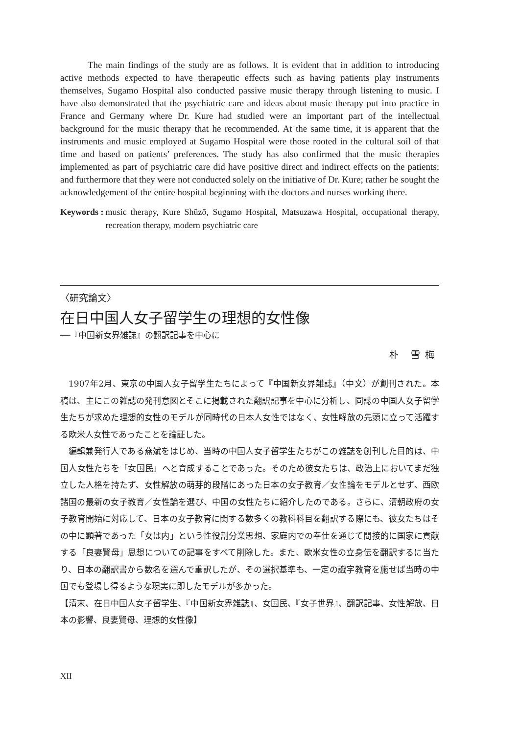The main findings of the study are as follows. It is evident that in addition to introducing active methods expected to have therapeutic effects such as having patients play instruments themselves, Sugamo Hospital also conducted passive music therapy through listening to music. I have also demonstrated that the psychiatric care and ideas about music therapy put into practice in France and Germany where Dr. Kure had studied were an important part of the intellectual background for the music therapy that he recommended. At the same time, it is apparent that the instruments and music employed at Sugamo Hospital were those rooted in the cultural soil of that time and based on patients’ preferences. The study has also confirmed that the music therapies implemented as part of psychiatric care did have positive direct and indirect effects on the patients; and furthermore that they were not conducted solely on the initiative of Dr. Kure; rather he sought the acknowledgement of the entire hospital beginning with the doctors and nurses working there.
Keywords : music therapy, Kure Shūzō, Sugamo Hospital, Matsuzawa Hospital, occupational therapy, recreation therapy, modern psychiatric care
〈研究論文〉
在日中国人女子留学生の理想的女性像
──『中国新女界雑誌』の翻訳記事を中心に
朴 雪梅
1907年2月、東京の中国人女子留学生たちによって『中国新女界雑誌』（中文）が創刊された。本稿は、主にこの雑誌の発刊意図とそこに掲載された翻訳記事を中心に分析し、同誌の中国人女子留学生たちが求めた理想的女性のモデルが同時代の日本人女性ではなく、女性解放の先頭に立って活躍する欧米人女性であったことを論証した。
編輯兼発行人である燕斌をはじめ、当時の中国人女子留学生たちがこの雑誌を創刊した目的は、中国人女性たちを「女国民」へと育成することであった。そのため彼女たちは、政治上においてまだ独立した人格を持たず、女性解放の萌芽的段階にあった日本の女子教育／女性論をモデルとせず、西欧諸国の最新の女子教育／女性論を選び、中国の女性たちに紹介したのである。さらに、清朝政府の女子教育開始に対応して、日本の女子教育に関する数多くの教科科目を翻訳する際にも、彼女たちはその中に顕著であった「女は内」という性役割分業思想、家庭内での奉仕を通じて間接的に国家に貢献する「良妻賢母」思想についての記事をすべて削除した。また、欧米女性の立身伝を翻訳するに当たり、日本の翻訳書から数名を選んで重訳したが、その選択基準も、一定の識字教育を施せば当時の中国でも登場し得るような現実に即したモデルが多かった。
【清末、在日中国人女子留学生、『中国新女界雑誌』、女国民、『女子世界』、翻訳記事、女性解放、日本の影響、良妻賢母、理想的女性像】
XII